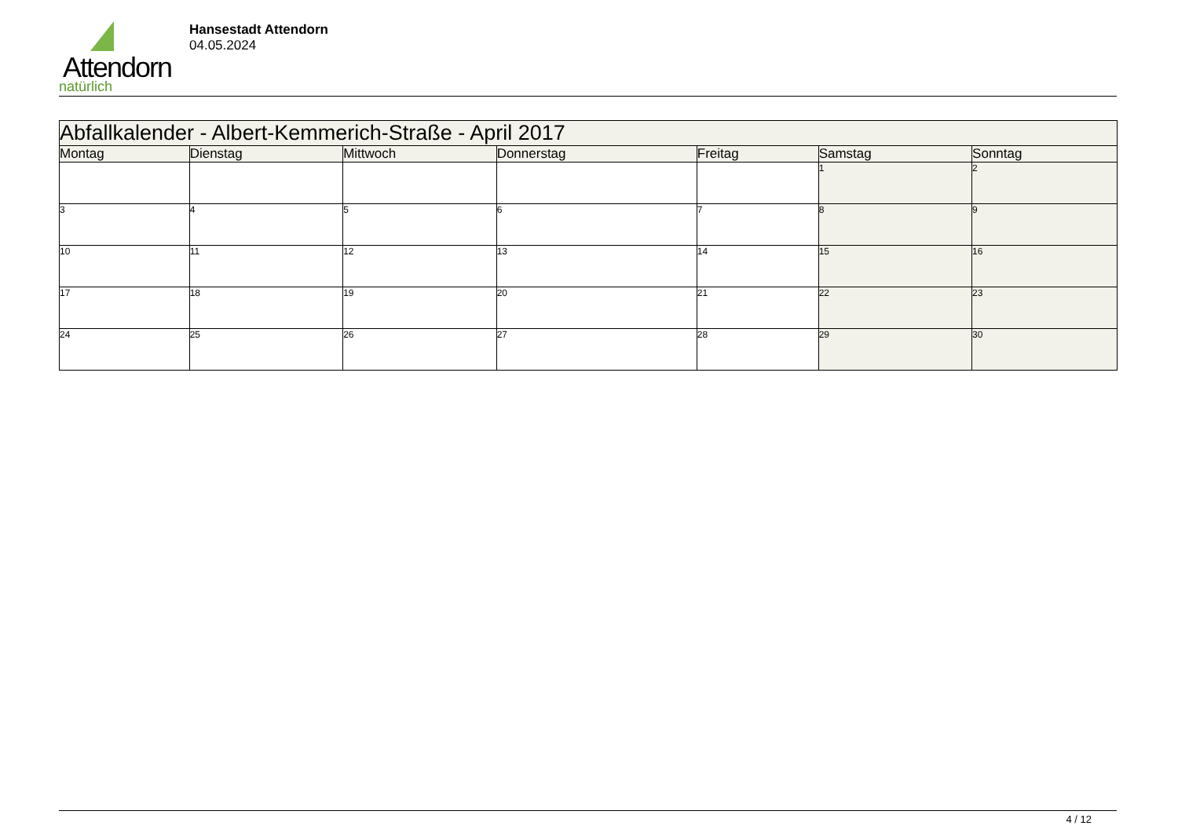Attendorn
natürlich
Hansestadt Attendorn
04.05.2024
| Abfallkalender - Albert-Kemmerich-Straße - April 2017 | | | | | | |
| --- | --- | --- | --- | --- | --- | --- |
| Montag | Dienstag | Mittwoch | Donnerstag | Freitag | Samstag | Sonntag |
| | | | | | 1 | 2 |
| 3 | 4 | 5 | 6 | 7 | 8 | 9 |
| 10 | 11 | 12 | 13 | 14 | 15 | 16 |
| 17 | 18 | 19 | 20 | 21 | 22 | 23 |
| 24 | 25 | 26 | 27 | 28 | 29 | 30 |
4 / 12